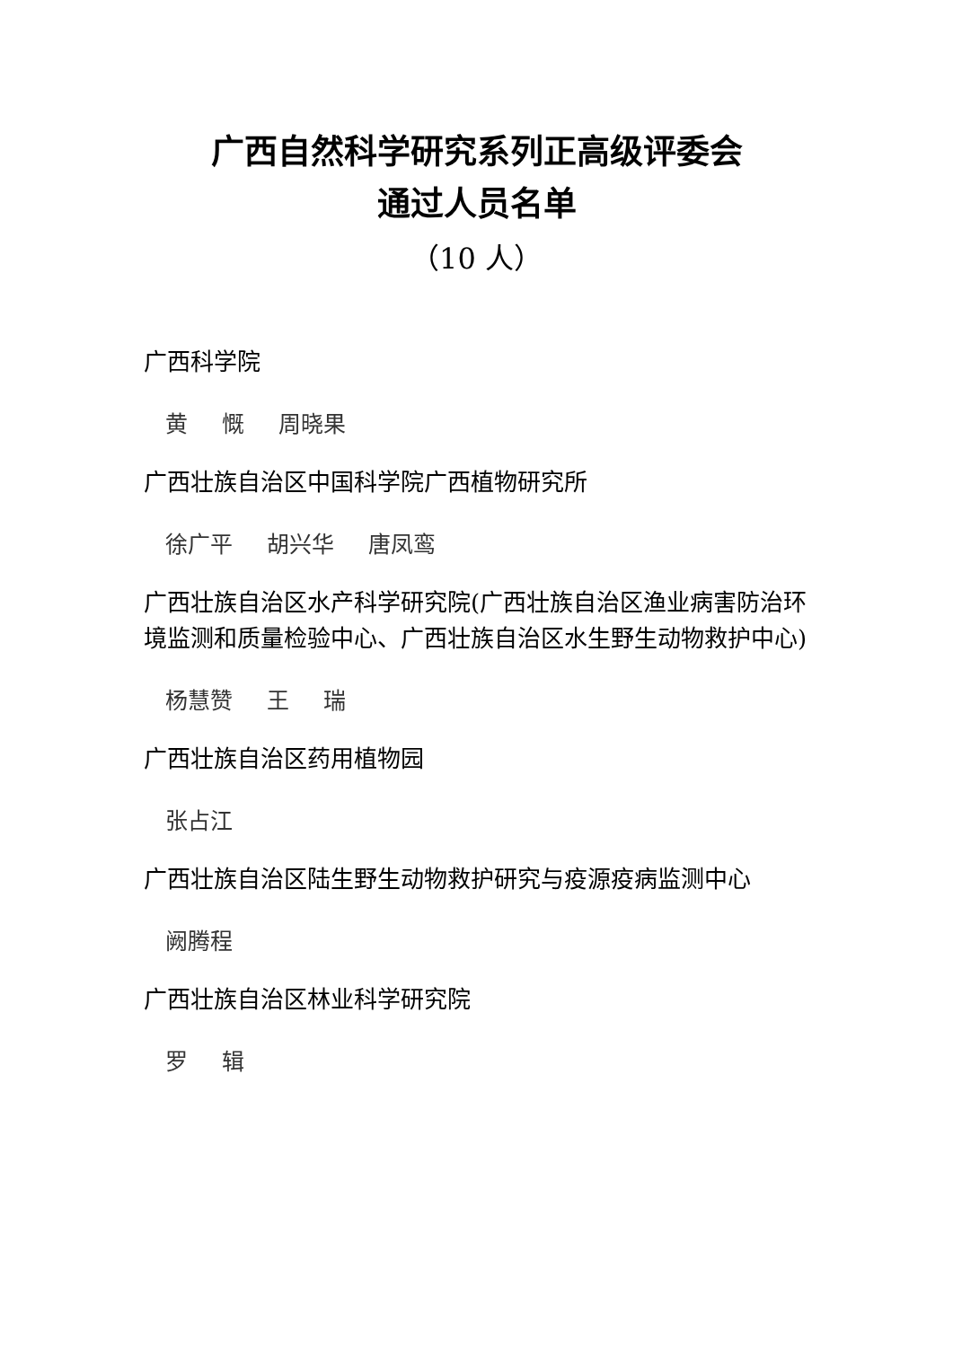广西自然科学研究系列正高级评委会
通过人员名单
（10 人）
广西科学院
黄 慨 周晓果
广西壮族自治区中国科学院广西植物研究所
徐广平 胡兴华 唐凤鸾
广西壮族自治区水产科学研究院(广西壮族自治区渔业病害防治环境监测和质量检验中心、广西壮族自治区水生野生动物救护中心)
杨慧赞 王 瑞
广西壮族自治区药用植物园
张占江
广西壮族自治区陆生野生动物救护研究与疫源疫病监测中心
阙腾程
广西壮族自治区林业科学研究院
罗 辑